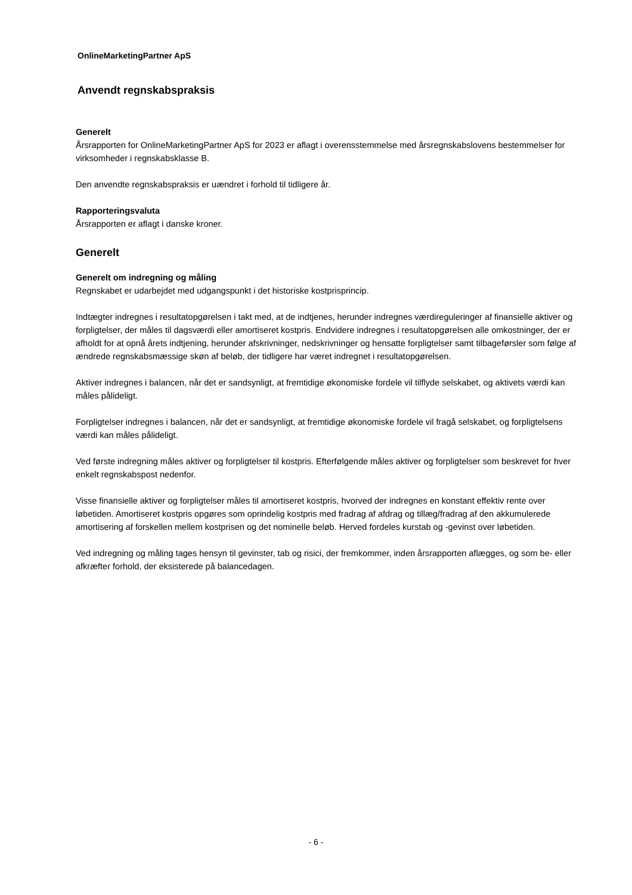OnlineMarketingPartner ApS
Anvendt regnskabspraksis
Generelt
Årsrapporten for OnlineMarketingPartner ApS for 2023 er aflagt i overensstemmelse med årsregnskabslovens bestemmelser for virksomheder i regnskabsklasse B.
Den anvendte regnskabspraksis er uændret i forhold til tidligere år.
Rapporteringsvaluta
Årsrapporten er aflagt i danske kroner.
Generelt
Generelt om indregning og måling
Regnskabet er udarbejdet med udgangspunkt i det historiske kostprisprincip.
Indtægter indregnes i resultatopgørelsen i takt med, at de indtjenes, herunder indregnes værdireguleringer af finansielle aktiver og forpligtelser, der måles til dagsværdi eller amortiseret kostpris. Endvidere indregnes i resultatopgørelsen alle omkostninger, der er afholdt for at opnå årets indtjening, herunder afskrivninger, nedskrivninger og hensatte forpligtelser samt tilbageførsler som følge af ændrede regnskabsmæssige skøn af beløb, der tidligere har været indregnet i resultatopgørelsen.
Aktiver indregnes i balancen, når det er sandsynligt, at fremtidige økonomiske fordele vil tilflyde selskabet, og aktivets værdi kan måles pålideligt.
Forpligtelser indregnes i balancen, når det er sandsynligt, at fremtidige økonomiske fordele vil fragå selskabet, og forpligtelsens værdi kan måles pålideligt.
Ved første indregning måles aktiver og forpligtelser til kostpris. Efterfølgende måles aktiver og forpligtelser som beskrevet for hver enkelt regnskabspost nedenfor.
Visse finansielle aktiver og forpligtelser måles til amortiseret kostpris, hvorved der indregnes en konstant effektiv rente over løbetiden. Amortiseret kostpris opgøres som oprindelig kostpris med fradrag af afdrag og tillæg/fradrag af den akkumulerede amortisering af forskellen mellem kostprisen og det nominelle beløb. Herved fordeles kurstab og -gevinst over løbetiden.
Ved indregning og måling tages hensyn til gevinster, tab og risici, der fremkommer, inden årsrapporten aflægges, og som be- eller afkræfter forhold, der eksisterede på balancedagen.
- 6 -